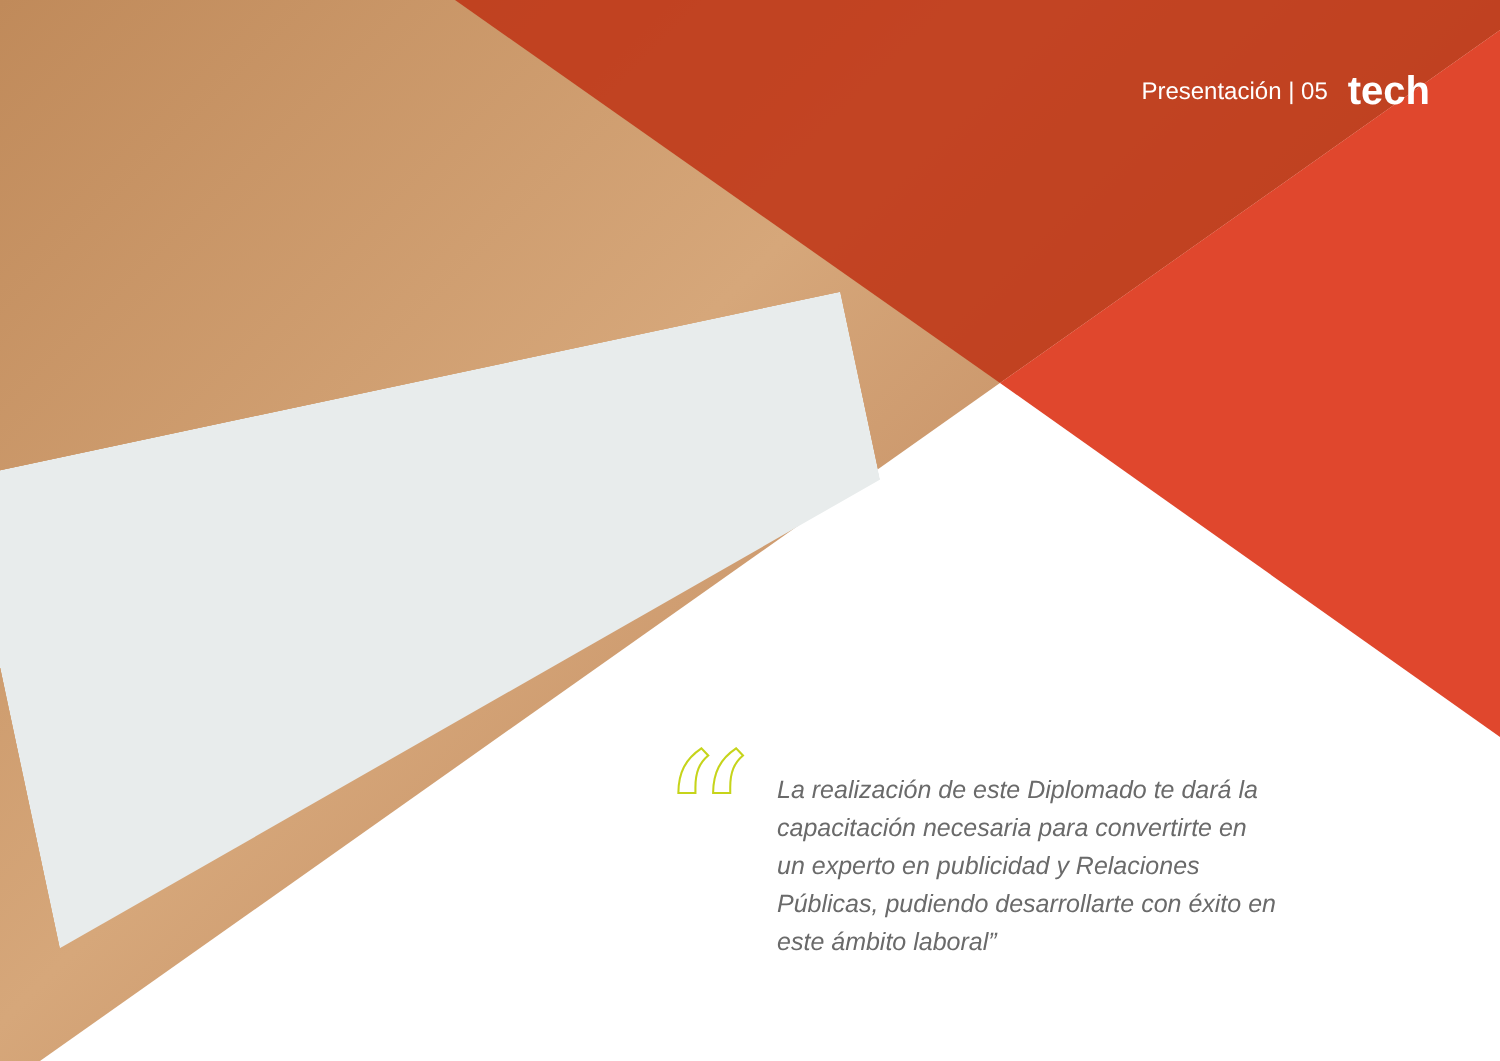Presentación | 05 tech
“
La realización de este Diplomado te dará la capacitación necesaria para convertirte en un experto en publicidad y Relaciones Públicas, pudiendo desarrollarte con éxito en este ámbito laboral”